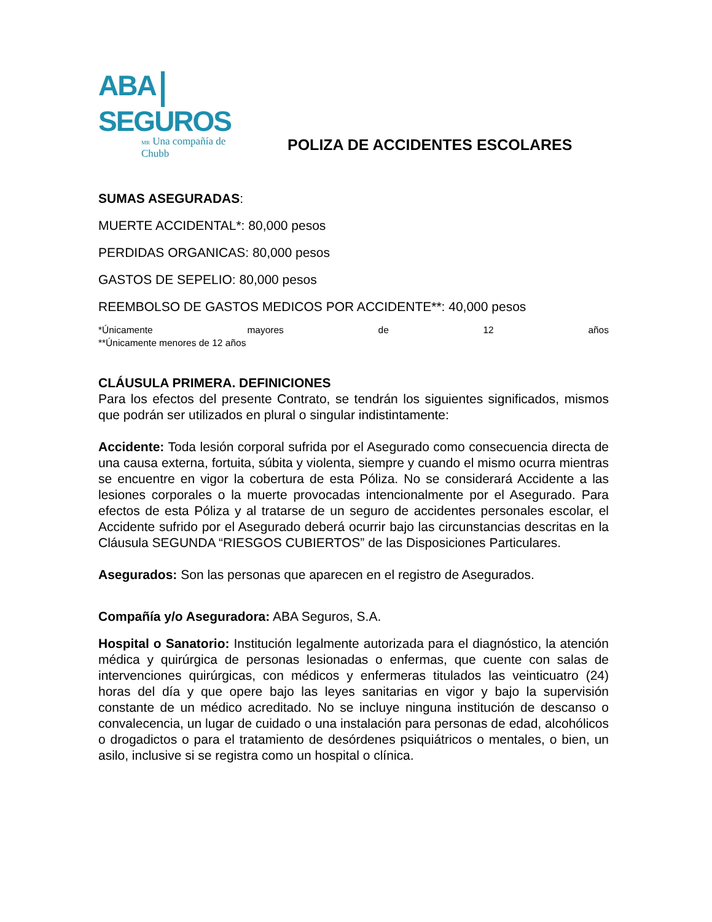ABA SEGUROS
MR Una compañía de Chubb
POLIZA DE ACCIDENTES ESCOLARES
SUMAS ASEGURADAS:
MUERTE ACCIDENTAL*: 80,000 pesos
PERDIDAS ORGANICAS: 80,000 pesos
GASTOS DE SEPELIO: 80,000 pesos
REEMBOLSO DE GASTOS MEDICOS POR ACCIDENTE**: 40,000 pesos
*Únicamente mayores de 12 años
**Únicamente menores de 12 años
CLÁUSULA PRIMERA. DEFINICIONES
Para los efectos del presente Contrato, se tendrán los siguientes significados, mismos que podrán ser utilizados en plural o singular indistintamente:
Accidente: Toda lesión corporal sufrida por el Asegurado como consecuencia directa de una causa externa, fortuita, súbita y violenta, siempre y cuando el mismo ocurra mientras se encuentre en vigor la cobertura de esta Póliza. No se considerará Accidente a las lesiones corporales o la muerte provocadas intencionalmente por el Asegurado. Para efectos de esta Póliza y al tratarse de un seguro de accidentes personales escolar, el Accidente sufrido por el Asegurado deberá ocurrir bajo las circunstancias descritas en la Cláusula SEGUNDA “RIESGOS CUBIERTOS” de las Disposiciones Particulares.
Asegurados: Son las personas que aparecen en el registro de Asegurados.
Compañía y/o Aseguradora: ABA Seguros, S.A.
Hospital o Sanatorio: Institución legalmente autorizada para el diagnóstico, la atención médica y quirúrgica de personas lesionadas o enfermas, que cuente con salas de intervenciones quirúrgicas, con médicos y enfermeras titulados las veinticuatro (24) horas del día y que opere bajo las leyes sanitarias en vigor y bajo la supervisión constante de un médico acreditado. No se incluye ninguna institución de descanso o convalecencia, un lugar de cuidado o una instalación para personas de edad, alcohólicos o drogadictos o para el tratamiento de desórdenes psiquiátricos o mentales, o bien, un asilo, inclusive si se registra como un hospital o clínica.